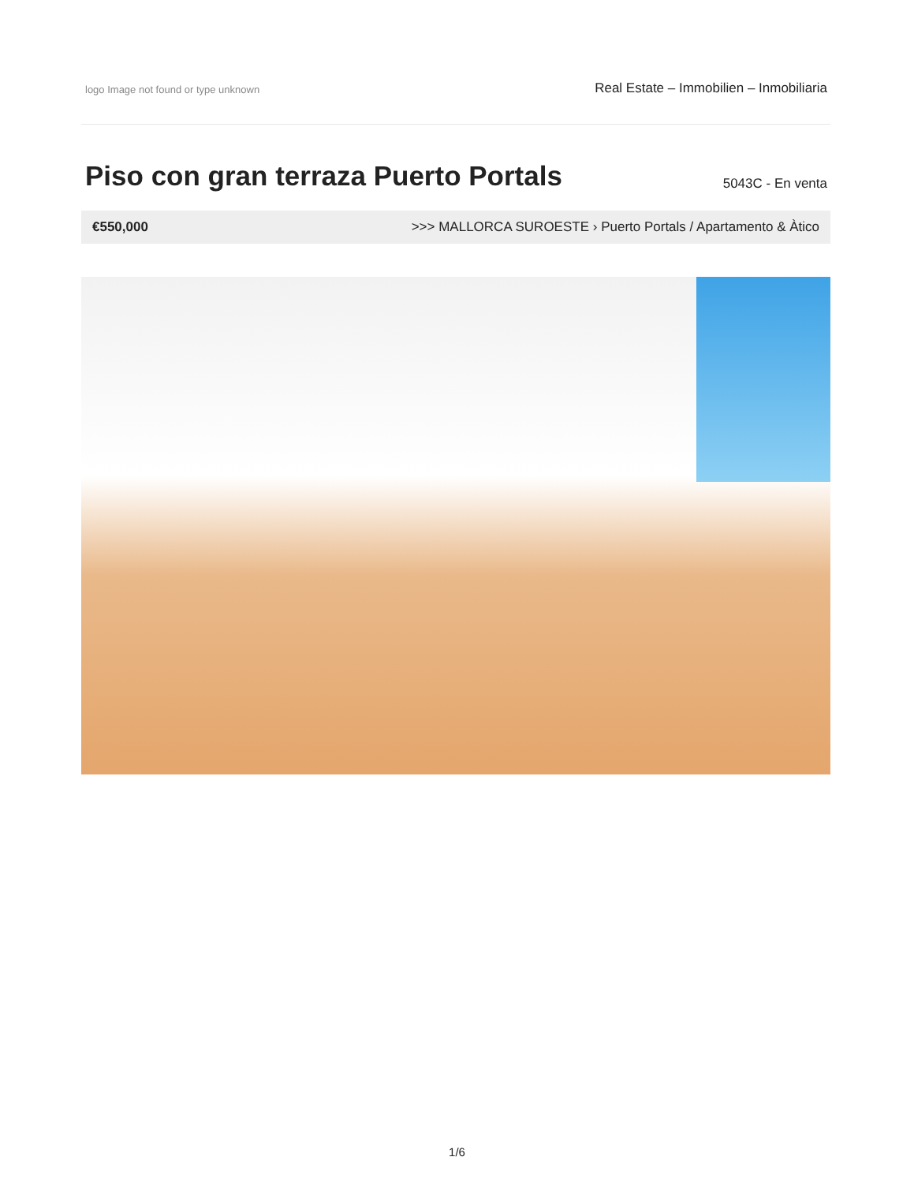logo Image not found or type unknown
Real Estate – Immobilien – Inmobiliaria
Piso con gran terraza Puerto Portals
5043C - En venta
€550,000 >>> MALLORCA SUROESTE › Puerto Portals / Apartamento & Àtico
1/6